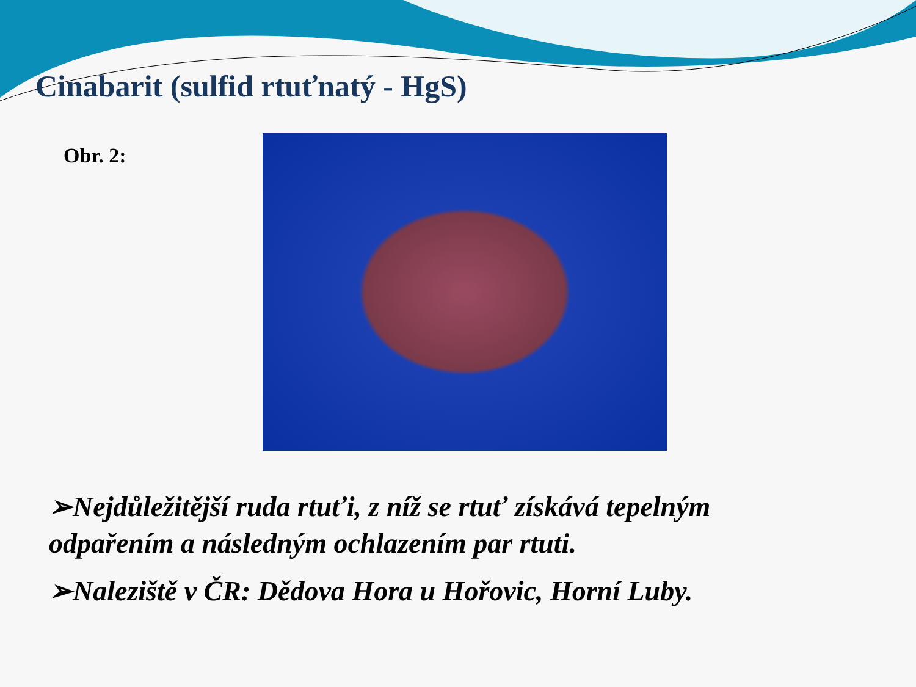Cinabarit (sulfid rtuťnatý - HgS)
Obr. 2:
➢Nejdůležitější ruda rtuťi, z níž se rtuť získává tepelným odpařením a následným ochlazením par rtuti.
➢Naleziště v ČR: Dědova Hora u Hořovic, Horní Luby.